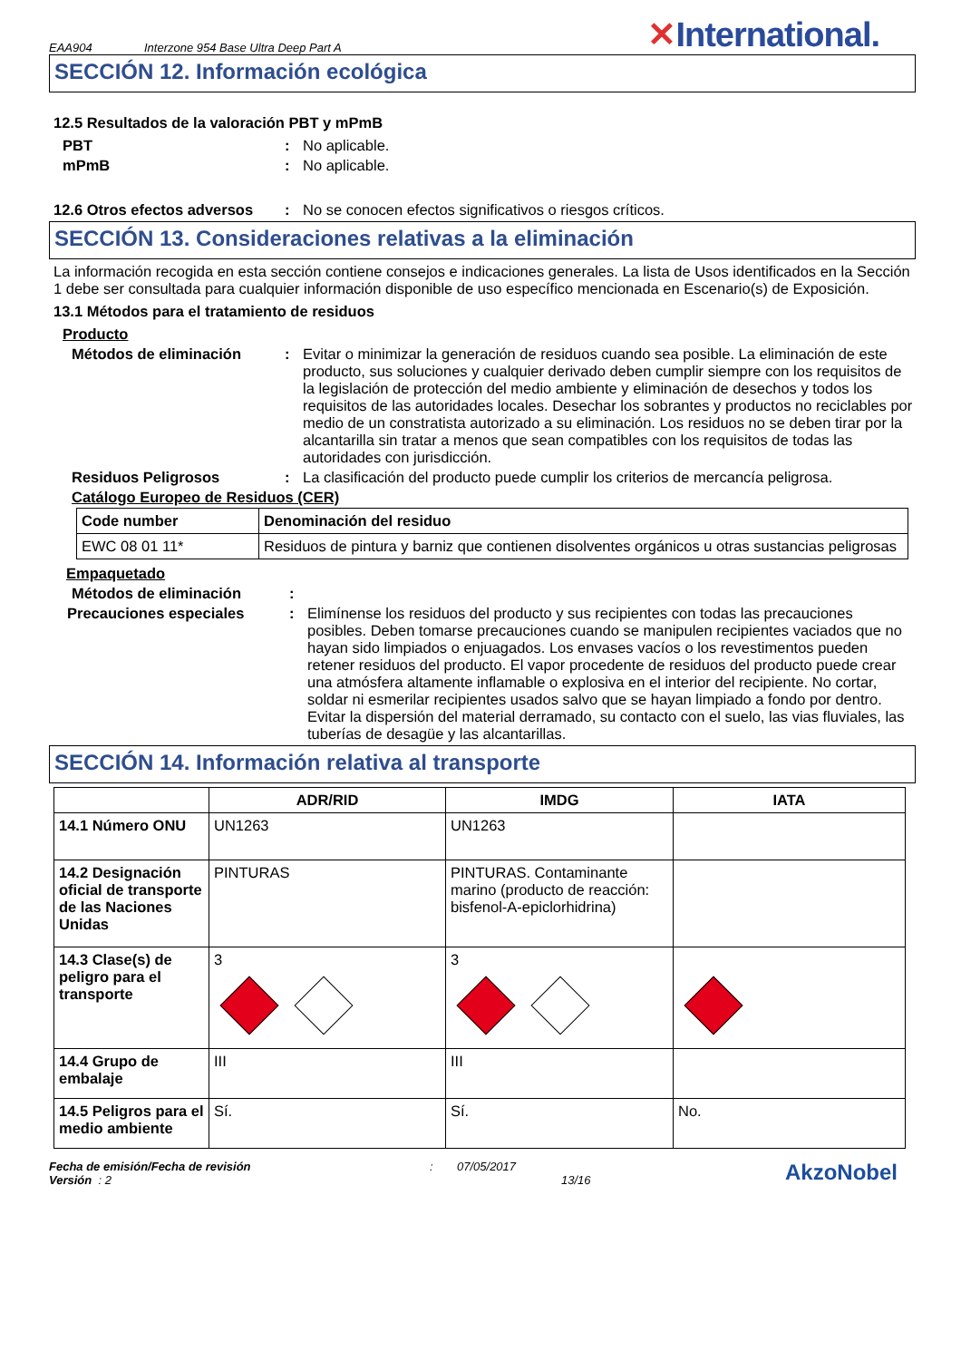EAA904 Interzone 954 Base Ultra Deep Part A ✕International.
SECCIÓN 12. Información ecológica
12.5 Resultados de la valoración PBT y mPmB
PBT: No aplicable.
mPmB: No aplicable.
12.6 Otros efectos adversos: No se conocen efectos significativos o riesgos críticos.
SECCIÓN 13. Consideraciones relativas a la eliminación
La información recogida en esta sección contiene consejos e indicaciones generales. La lista de Usos identificados en la Sección 1 debe ser consultada para cualquier información disponible de uso específico mencionada en Escenario(s) de Exposición.
13.1 Métodos para el tratamiento de residuos
Producto
Métodos de eliminación: Evitar o minimizar la generación de residuos cuando sea posible. La eliminación de este producto, sus soluciones y cualquier derivado deben cumplir siempre con los requisitos de la legislación de protección del medio ambiente y eliminación de desechos y todos los requisitos de las autoridades locales. Desechar los sobrantes y productos no reciclables por medio de un constratista autorizado a su eliminación. Los residuos no se deben tirar por la alcantarilla sin tratar a menos que sean compatibles con los requisitos de todas las autoridades con jurisdicción.
Residuos Peligrosos: La clasificación del producto puede cumplir los criterios de mercancía peligrosa.
Catálogo Europeo de Residuos (CER)
| Code number | Denominación del residuo |
| --- | --- |
| EWC 08 01 11* | Residuos de pintura y barniz que contienen disolventes orgánicos u otras sustancias peligrosas |
Empaquetado
Métodos de eliminación:
Precauciones especiales: Elimínense los residuos del producto y sus recipientes con todas las precauciones posibles. Deben tomarse precauciones cuando se manipulen recipientes vaciados que no hayan sido limpiados o enjuagados. Los envases vacíos o los revestimentos pueden retener residuos del producto. El vapor procedente de residuos del producto puede crear una atmósfera altamente inflamable o explosiva en el interior del recipiente. No cortar, soldar ni esmerilar recipientes usados salvo que se hayan limpiado a fondo por dentro. Evitar la dispersión del material derramado, su contacto con el suelo, las vias fluviales, las tuberías de desagüe y las alcantarillas.
SECCIÓN 14. Información relativa al transporte
| | ADR/RID | IMDG | IATA |
| --- | --- | --- | --- |
| 14.1 Número ONU | UN1263 | UN1263 | |
| 14.2 Designación oficial de transporte de las Naciones Unidas | PINTURAS | PINTURAS. Contaminante marino (producto de reacción: bisfenol-A-epiclorhidrina) | |
| 14.3 Clase(s) de peligro para el transporte | 3 | 3 | |
| 14.4 Grupo de embalaje | III | III | |
| 14.5 Peligros para el medio ambiente | Sí. | Sí. | No. |
Fecha de emisión/Fecha de revisión
Versión : 2
: 07/05/2017
13/16
AkzoNobel